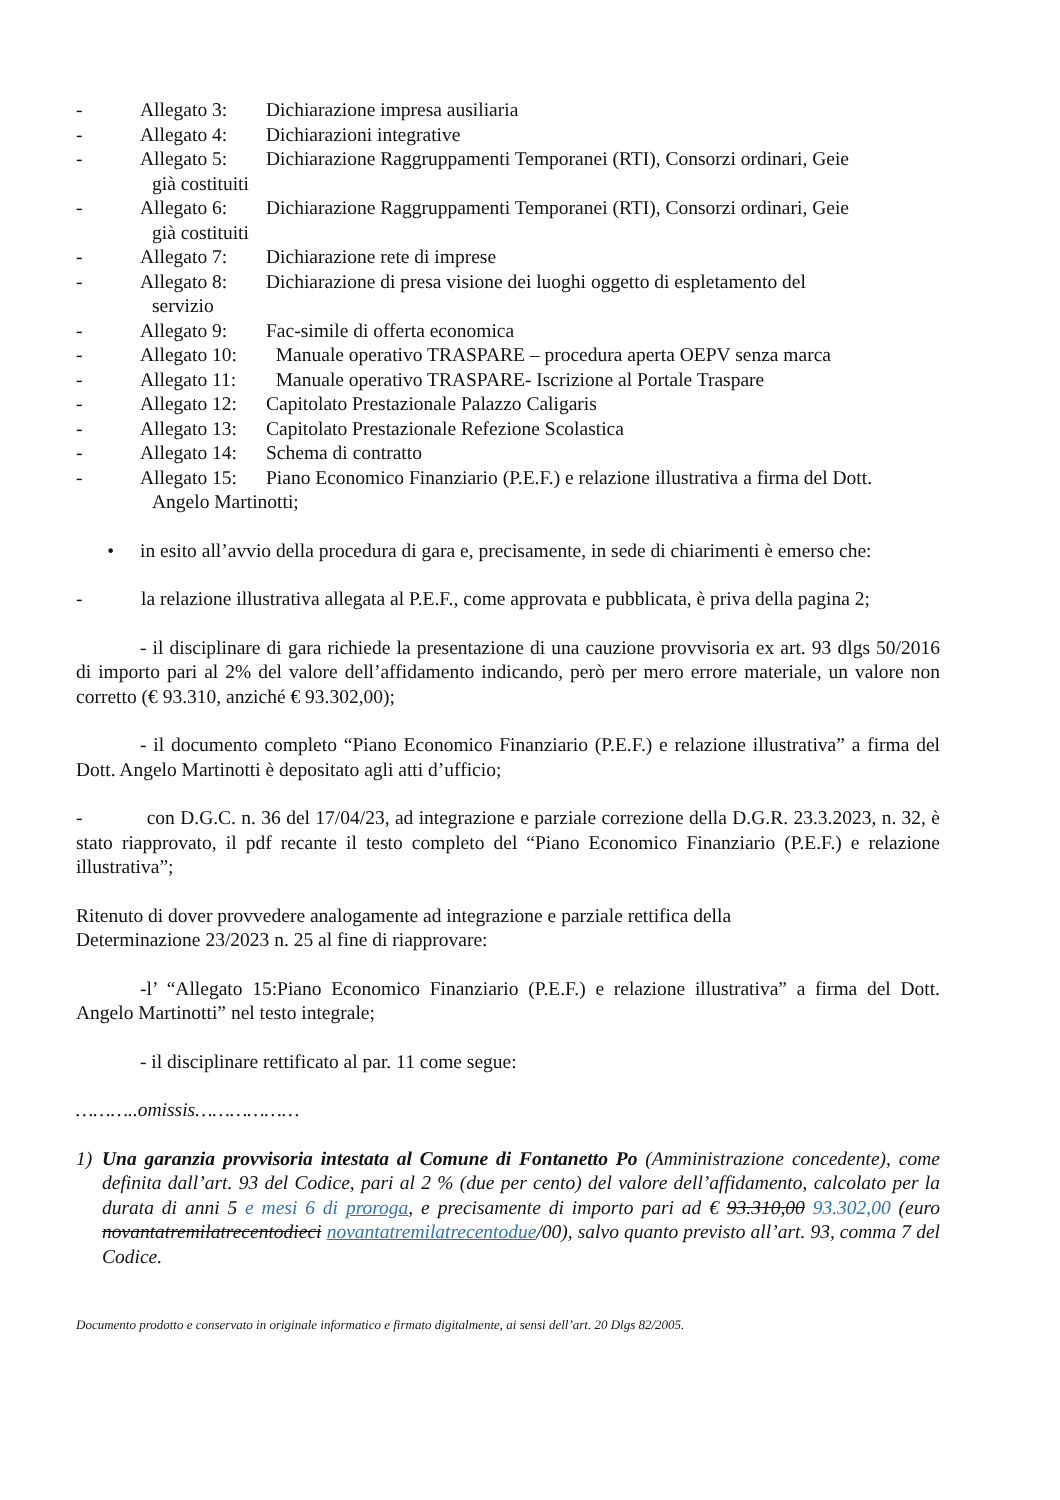- Allegato 3: Dichiarazione impresa ausiliaria
- Allegato 4: Dichiarazioni integrative
- Allegato 5: Dichiarazione Raggruppamenti Temporanei (RTI), Consorzi ordinari, Geie
già costituiti
- Allegato 6: Dichiarazione Raggruppamenti Temporanei (RTI), Consorzi ordinari, Geie
già costituiti
- Allegato 7: Dichiarazione rete di imprese
- Allegato 8: Dichiarazione di presa visione dei luoghi oggetto di espletamento del
servizio
- Allegato 9: Fac-simile di offerta economica
- Allegato 10: Manuale operativo TRASPARE – procedura aperta OEPV senza marca
- Allegato 11: Manuale operativo TRASPARE- Iscrizione al Portale Traspare
- Allegato 12: Capitolato Prestazionale Palazzo Caligaris
- Allegato 13: Capitolato Prestazionale Refezione Scolastica
- Allegato 14: Schema di contratto
- Allegato 15: Piano Economico Finanziario (P.E.F.) e relazione illustrativa a firma del Dott.
Angelo Martinotti;
• in esito all’avvio della procedura di gara e, precisamente, in sede di chiarimenti è emerso che:
- la relazione illustrativa allegata al P.E.F., come approvata e pubblicata, è priva della pagina 2;
- il disciplinare di gara richiede la presentazione di una cauzione provvisoria ex art. 93 dlgs 50/2016 di importo pari al 2% del valore dell’affidamento indicando, però per mero errore materiale, un valore non corretto (€ 93.310, anziché € 93.302,00);
- il documento completo “Piano Economico Finanziario (P.E.F.) e relazione illustrativa” a firma del Dott. Angelo Martinotti è depositato agli atti d’ufficio;
- con D.G.C. n. 36 del 17/04/23, ad integrazione e parziale correzione della D.G.R. 23.3.2023, n. 32, è stato riapprovato, il pdf recante il testo completo del “Piano Economico Finanziario (P.E.F.) e relazione illustrativa”;
Ritenuto di dover provvedere analogamente ad integrazione e parziale rettifica della
Determinazione 23/2023 n. 25 al fine di riapprovare:
-l’ “Allegato 15:Piano Economico Finanziario (P.E.F.) e relazione illustrativa” a firma del Dott. Angelo Martinotti” nel testo integrale;
- il disciplinare rettificato al par. 11 come segue:
………..omissis………………
1) Una garanzia provvisoria intestata al Comune di Fontanetto Po (Amministrazione concedente), come definita dall’art. 93 del Codice, pari al 2 % (due per cento) del valore dell’affidamento, calcolato per la durata di anni 5 e mesi 6 di proroga, e precisamente di importo pari ad € 93.310,00 93.302,00 (euro novantatremilatrecentodieci novantatremilatrecentodue/00), salvo quanto previsto all’art. 93, comma 7 del Codice.
Documento prodotto e conservato in originale informatico e firmato digitalmente, ai sensi dell’art. 20 Dlgs 82/2005.